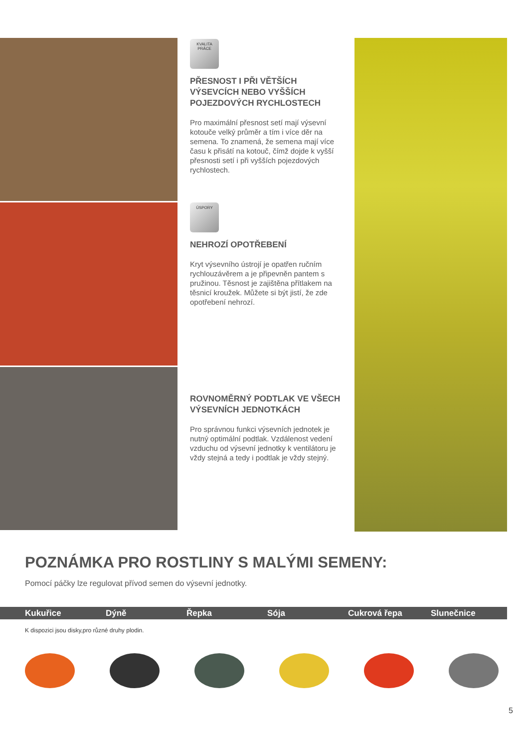KVALITA PRÁCE
PŘESNOST I PŘI VĚTŠÍCH VÝSEVCÍCH NEBO VYŠŠÍCH POJEZDOVÝCH RYCHLOSTECH
Pro maximální přesnost setí mají výsevní kotouče velký průměr a tím i více děr na semena. To znamená, že semena mají více času k přisátí na kotouč, čímž dojde k vyšší přesnosti setí i při vyšších pojezdových rychlostech.
ÚSPORY
NEHROZÍ OPOTŘEBENÍ
Kryt výsevního ústrojí je opatřen ručním rychlouzávěrem a je připevněn pantem s pružinou. Těsnost je zajištěna přítlakem na těsnicí kroužek. Můžete si být jistí, že zde opotřebení nehrozí.
ROVNOMĚRNÝ PODTLAK VE VŠECH VÝSEVNÍCH JEDNOTKÁCH
Pro správnou funkci výsevních jednotek je nutný optimální podtlak. Vzdálenost vedení vzduchu od výsevní jednotky k ventilátoru je vždy stejná a tedy i podtlak je vždy stejný.
POZNÁMKA PRO ROSTLINY S MALÝMI SEMENY:
Pomocí páčky lze regulovat přívod semen do výsevní jednotky.
Kukuřice Dýně Řepka Sója Cukrová řepa Slunečnice
K dispozici jsou disky,pro různé druhy plodin.
5